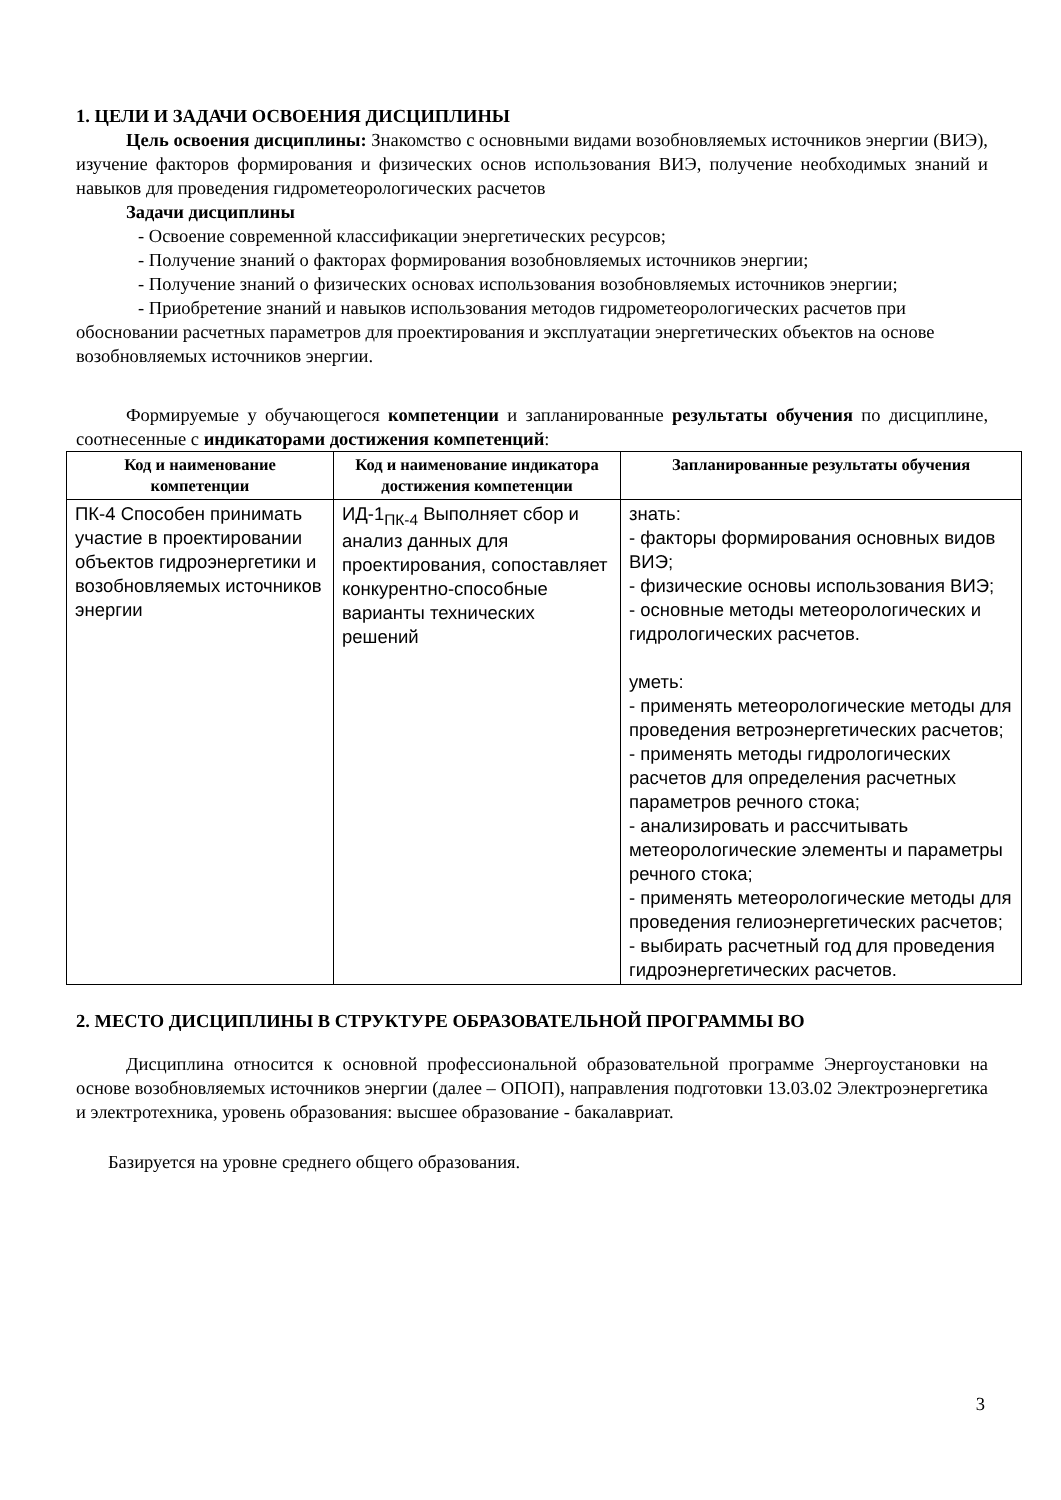1. ЦЕЛИ И ЗАДАЧИ ОСВОЕНИЯ ДИСЦИПЛИНЫ
Цель освоения дисциплины: Знакомство с основными видами возобновляемых источников энергии (ВИЭ), изучение факторов формирования и физических основ использования ВИЭ, получение необходимых знаний и навыков для проведения гидрометеорологических расчетов
Задачи дисциплины
- Освоение современной классификации энергетических ресурсов;
- Получение знаний о факторах формирования возобновляемых источников энергии;
- Получение знаний о физических основах использования возобновляемых источников энергии;
- Приобретение знаний и навыков использования методов гидрометеорологических расчетов при обосновании расчетных параметров для проектирования и эксплуатации энергетических объектов на основе возобновляемых источников энергии.
Формируемые у обучающегося компетенции и запланированные результаты обучения по дисциплине, соотнесенные с индикаторами достижения компетенций:
| Код и наименование компетенции | Код и наименование индикатора достижения компетенции | Запланированные результаты обучения |
| --- | --- | --- |
| ПК-4 Способен принимать участие в проектировании объектов гидроэнергетики и возобновляемых источников энергии | ИД-1<sub>ПК-4</sub> Выполняет сбор и анализ данных для проектирования, сопоставляет конкурентно-способные варианты технических решений | знать: - факторы формирования основных видов ВИЭ; - физические основы использования ВИЭ; - основные методы метеорологических и гидрологических расчетов. уметь: - применять метеорологические методы для проведения ветроэнергетических расчетов; - применять методы гидрологических расчетов для определения расчетных параметров речного стока; - анализировать и рассчитывать метеорологические элементы и параметры речного стока; - применять метеорологические методы для проведения гелиоэнергетических расчетов; - выбирать расчетный год для проведения гидроэнергетических расчетов. |
2. МЕСТО ДИСЦИПЛИНЫ В СТРУКТУРЕ ОБРАЗОВАТЕЛЬНОЙ ПРОГРАММЫ ВО
Дисциплина относится к основной профессиональной образовательной программе Энергоустановки на основе возобновляемых источников энергии (далее – ОПОП), направления подготовки 13.03.02 Электроэнергетика и электротехника, уровень образования: высшее образование - бакалавриат.
Базируется на уровне среднего общего образования.
3